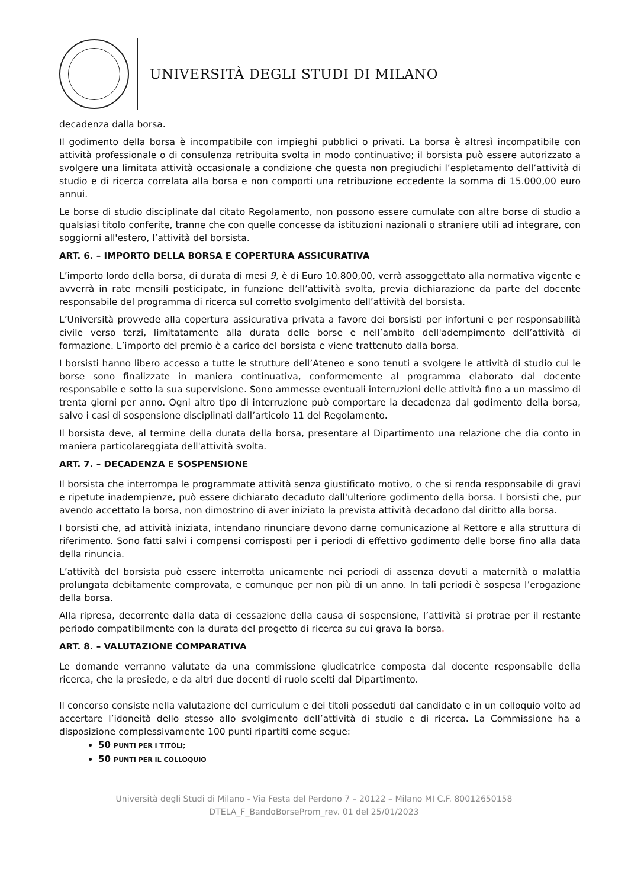UNIVERSITÀ DEGLI STUDI DI MILANO
decadenza dalla borsa.
Il godimento della borsa è incompatibile con impieghi pubblici o privati. La borsa è altresì incompatibile con attività professionale o di consulenza retribuita svolta in modo continuativo; il borsista può essere autorizzato a svolgere una limitata attività occasionale a condizione che questa non pregiudichi l’espletamento dell’attività di studio e di ricerca correlata alla borsa e non comporti una retribuzione eccedente la somma di 15.000,00 euro annui.
Le borse di studio disciplinate dal citato Regolamento, non possono essere cumulate con altre borse di studio a qualsiasi titolo conferite, tranne che con quelle concesse da istituzioni nazionali o straniere utili ad integrare, con soggiorni all'estero, l’attività del borsista.
ART. 6. – IMPORTO DELLA BORSA E COPERTURA ASSICURATIVA
L’importo lordo della borsa, di durata di mesi 9, è di Euro 10.800,00, verrà assoggettato alla normativa vigente e avverrà in rate mensili posticipate, in funzione dell’attività svolta, previa dichiarazione da parte del docente responsabile del programma di ricerca sul corretto svolgimento dell’attività del borsista.
L’Università provvede alla copertura assicurativa privata a favore dei borsisti per infortuni e per responsabilità civile verso terzi, limitatamente alla durata delle borse e nell’ambito dell'adempimento dell’attività di formazione. L’importo del premio è a carico del borsista e viene trattenuto dalla borsa.
I borsisti hanno libero accesso a tutte le strutture dell’Ateneo e sono tenuti a svolgere le attività di studio cui le borse sono finalizzate in maniera continuativa, conformemente al programma elaborato dal docente responsabile e sotto la sua supervisione. Sono ammesse eventuali interruzioni delle attività fino a un massimo di trenta giorni per anno. Ogni altro tipo di interruzione può comportare la decadenza dal godimento della borsa, salvo i casi di sospensione disciplinati dall’articolo 11 del Regolamento.
Il borsista deve, al termine della durata della borsa, presentare al Dipartimento una relazione che dia conto in maniera particolareggiata dell'attività svolta.
ART. 7. – DECADENZA E SOSPENSIONE
Il borsista che interrompa le programmate attività senza giustificato motivo, o che si renda responsabile di gravi e ripetute inadempienze, può essere dichiarato decaduto dall'ulteriore godimento della borsa. I borsisti che, pur avendo accettato la borsa, non dimostrino di aver iniziato la prevista attività decadono dal diritto alla borsa.
I borsisti che, ad attività iniziata, intendano rinunciare devono darne comunicazione al Rettore e alla struttura di riferimento. Sono fatti salvi i compensi corrisposti per i periodi di effettivo godimento delle borse fino alla data della rinuncia.
L’attività del borsista può essere interrotta unicamente nei periodi di assenza dovuti a maternità o malattia prolungata debitamente comprovata, e comunque per non più di un anno. In tali periodi è sospesa l’erogazione della borsa.
Alla ripresa, decorrente dalla data di cessazione della causa di sospensione, l’attività si protrae per il restante periodo compatibilmente con la durata del progetto di ricerca su cui grava la borsa.
ART. 8. – VALUTAZIONE COMPARATIVA
Le domande verranno valutate da una commissione giudicatrice composta dal docente responsabile della ricerca, che la presiede, e da altri due docenti di ruolo scelti dal Dipartimento.
Il concorso consiste nella valutazione del curriculum e dei titoli posseduti dal candidato e in un colloquio volto ad accertare l’idoneità dello stesso allo svolgimento dell’attività di studio e di ricerca. La Commissione ha a disposizione complessivamente 100 punti ripartiti come segue:
50 PUNTI PER I TITOLI;
50 PUNTI PER IL COLLOQUIO
Università degli Studi di Milano - Via Festa del Perdono 7 – 20122 – Milano MI C.F. 80012650158
DTELA_F_BandoBorseProm_rev. 01 del 25/01/2023